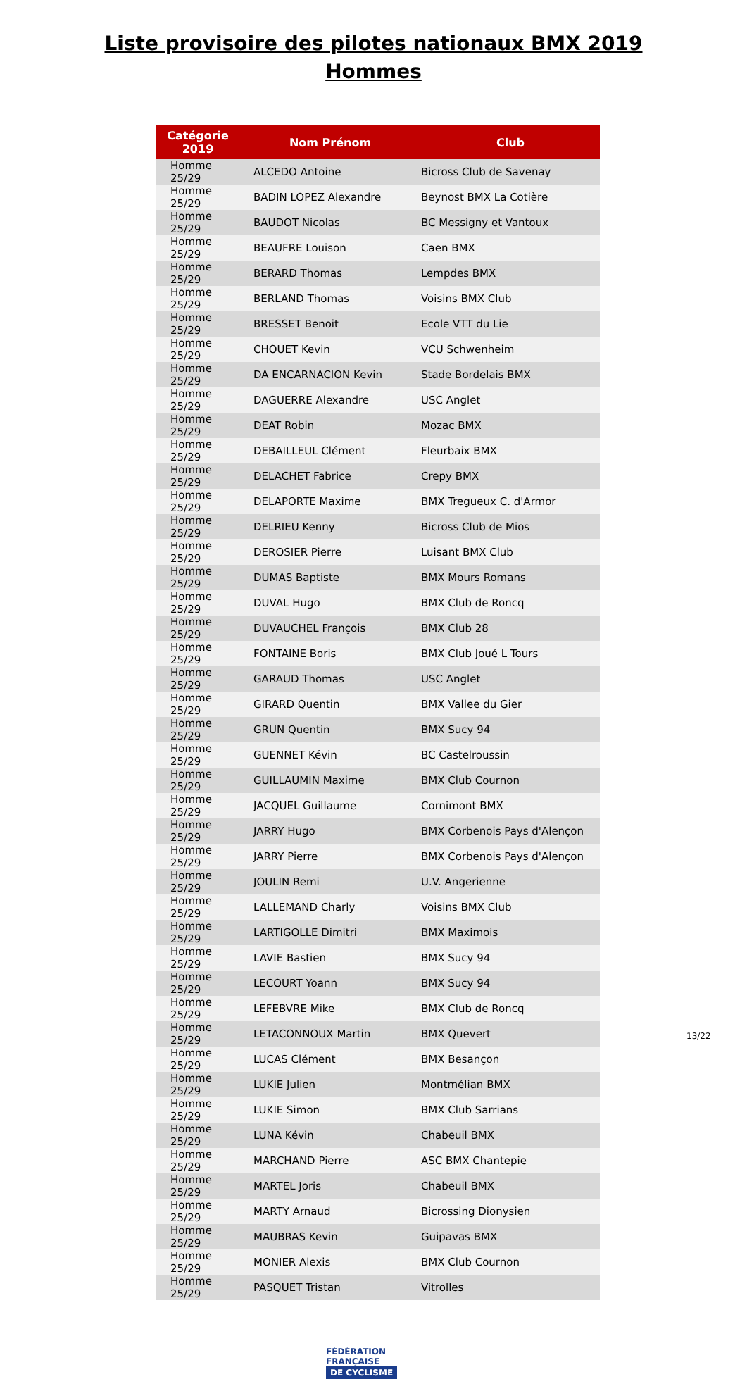Liste provisoire des pilotes nationaux BMX 2019
Hommes
| Catégorie 2019 | Nom Prénom | Club |
| --- | --- | --- |
| Homme 25/29 | ALCEDO Antoine | Bicross Club de Savenay |
| Homme 25/29 | BADIN LOPEZ Alexandre | Beynost BMX La Cotière |
| Homme 25/29 | BAUDOT Nicolas | BC Messigny et Vantoux |
| Homme 25/29 | BEAUFRE Louison | Caen BMX |
| Homme 25/29 | BERARD Thomas | Lempdes BMX |
| Homme 25/29 | BERLAND Thomas | Voisins BMX Club |
| Homme 25/29 | BRESSET Benoit | Ecole VTT du Lie |
| Homme 25/29 | CHOUET Kevin | VCU Schwenheim |
| Homme 25/29 | DA ENCARNACION Kevin | Stade Bordelais BMX |
| Homme 25/29 | DAGUERRE Alexandre | USC Anglet |
| Homme 25/29 | DEAT Robin | Mozac BMX |
| Homme 25/29 | DEBAILLEUL Clément | Fleurbaix BMX |
| Homme 25/29 | DELACHET Fabrice | Crepy BMX |
| Homme 25/29 | DELAPORTE Maxime | BMX Tregueux C. d'Armor |
| Homme 25/29 | DELRIEU Kenny | Bicross Club de Mios |
| Homme 25/29 | DEROSIER Pierre | Luisant BMX Club |
| Homme 25/29 | DUMAS Baptiste | BMX Mours Romans |
| Homme 25/29 | DUVAL Hugo | BMX Club de Roncq |
| Homme 25/29 | DUVAUCHEL François | BMX Club 28 |
| Homme 25/29 | FONTAINE Boris | BMX Club Joué L Tours |
| Homme 25/29 | GARAUD Thomas | USC Anglet |
| Homme 25/29 | GIRARD Quentin | BMX Vallee du Gier |
| Homme 25/29 | GRUN Quentin | BMX Sucy 94 |
| Homme 25/29 | GUENNET Kévin | BC Castelroussin |
| Homme 25/29 | GUILLAUMIN Maxime | BMX Club Cournon |
| Homme 25/29 | JACQUEL Guillaume | Cornimont BMX |
| Homme 25/29 | JARRY Hugo | BMX Corbenois Pays d'Alençon |
| Homme 25/29 | JARRY Pierre | BMX Corbenois Pays d'Alençon |
| Homme 25/29 | JOULIN Remi | U.V. Angerienne |
| Homme 25/29 | LALLEMAND Charly | Voisins BMX Club |
| Homme 25/29 | LARTIGOLLE Dimitri | BMX Maximois |
| Homme 25/29 | LAVIE Bastien | BMX Sucy 94 |
| Homme 25/29 | LECOURT Yoann | BMX Sucy 94 |
| Homme 25/29 | LEFEBVRE Mike | BMX Club de Roncq |
| Homme 25/29 | LETACONNOUX Martin | BMX Quevert |
| Homme 25/29 | LUCAS Clément | BMX Besançon |
| Homme 25/29 | LUKIE Julien | Montmélian BMX |
| Homme 25/29 | LUKIE Simon | BMX Club Sarrians |
| Homme 25/29 | LUNA Kévin | Chabeuil BMX |
| Homme 25/29 | MARCHAND Pierre | ASC BMX Chantepie |
| Homme 25/29 | MARTEL Joris | Chabeuil BMX |
| Homme 25/29 | MARTY Arnaud | Bicrossing Dionysien |
| Homme 25/29 | MAUBRAS Kevin | Guipavas BMX |
| Homme 25/29 | MONIER Alexis | BMX Club Cournon |
| Homme 25/29 | PASQUET Tristan | Vitrolles |
FÉDÉRATION
FRANÇAISE
DE CYCLISME
13/22